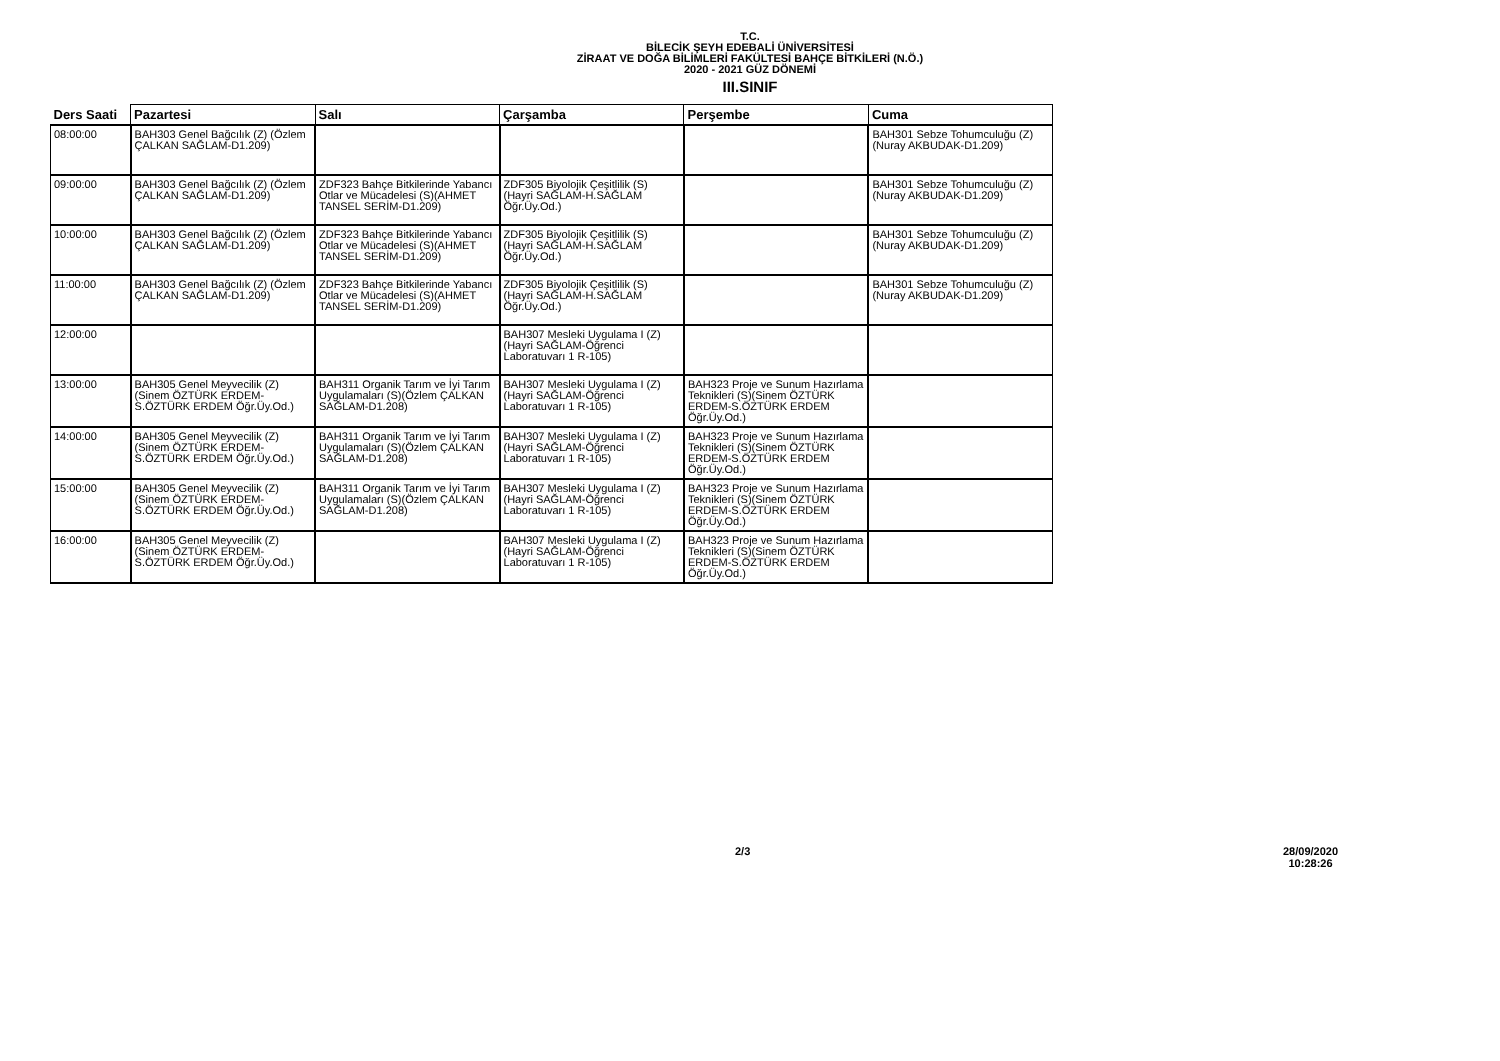T.C.
BİLECİK ŞEYH EDEBALİ ÜNİVERSİTESİ
ZİRAAT VE DOĞA BİLİMLERİ FAKÜLTESİ BAHÇE BİTKİLERİ (N.Ö.)
2020 - 2021 GÜZ DÖNEMİ
III.SINIF
| Ders Saati | Pazartesi | Salı | Çarşamba | Perşembe | Cuma |
| --- | --- | --- | --- | --- | --- |
| 08:00:00 | BAH303 Genel Bağcılık (Z) (Özlem ÇALKAN SAĞLAM-D1.209) | | | | BAH301 Sebze Tohumculuğu (Z)(Nuray AKBUDAK-D1.209) |
| 09:00:00 | BAH303 Genel Bağcılık (Z) (Özlem ÇALKAN SAĞLAM-D1.209) | ZDF323 Bahçe Bitkilerinde Yabancı Otlar ve Mücadelesi (S)(AHMET TANSEL SERİM-D1.209) | ZDF305 Biyolojik Çeşitlilik (S) (Hayri SAĞLAM-H.SAĞLAM Öğr.Üy.Od.) | | BAH301 Sebze Tohumculuğu (Z)(Nuray AKBUDAK-D1.209) |
| 10:00:00 | BAH303 Genel Bağcılık (Z) (Özlem ÇALKAN SAĞLAM-D1.209) | ZDF323 Bahçe Bitkilerinde Yabancı Otlar ve Mücadelesi (S)(AHMET TANSEL SERİM-D1.209) | ZDF305 Biyolojik Çeşitlilik (S) (Hayri SAĞLAM-H.SAĞLAM Öğr.Üy.Od.) | | BAH301 Sebze Tohumculuğu (Z)(Nuray AKBUDAK-D1.209) |
| 11:00:00 | BAH303 Genel Bağcılık (Z) (Özlem ÇALKAN SAĞLAM-D1.209) | ZDF323 Bahçe Bitkilerinde Yabancı Otlar ve Mücadelesi (S)(AHMET TANSEL SERİM-D1.209) | ZDF305 Biyolojik Çeşitlilik (S) (Hayri SAĞLAM-H.SAĞLAM Öğr.Üy.Od.) | | BAH301 Sebze Tohumculuğu (Z)(Nuray AKBUDAK-D1.209) |
| 12:00:00 | | | BAH307 Mesleki Uygulama I (Z)(Hayri SAĞLAM-Öğrenci Laboratuvarı 1 R-105) | | |
| 13:00:00 | BAH305 Genel Meyvecilik (Z) (Sinem ÖZTÜRK ERDEM-S.ÖZTÜRK ERDEM Öğr.Üy.Od.) | BAH311 Organik Tarım ve İyi Tarım Uygulamaları (S)(Özlem ÇALKAN SAĞLAM-D1.208) | BAH307 Mesleki Uygulama I (Z)(Hayri SAĞLAM-Öğrenci Laboratuvarı 1 R-105) | BAH323 Proje ve Sunum Hazırlama Teknikleri (S)(Sinem ÖZTÜRK ERDEM-S.ÖZTÜRK ERDEM Öğr.Üy.Od.) | |
| 14:00:00 | BAH305 Genel Meyvecilik (Z) (Sinem ÖZTÜRK ERDEM-S.ÖZTÜRK ERDEM Öğr.Üy.Od.) | BAH311 Organik Tarım ve İyi Tarım Uygulamaları (S)(Özlem ÇALKAN SAĞLAM-D1.208) | BAH307 Mesleki Uygulama I (Z)(Hayri SAĞLAM-Öğrenci Laboratuvarı 1 R-105) | BAH323 Proje ve Sunum Hazırlama Teknikleri (S)(Sinem ÖZTÜRK ERDEM-S.ÖZTÜRK ERDEM Öğr.Üy.Od.) | |
| 15:00:00 | BAH305 Genel Meyvecilik (Z) (Sinem ÖZTÜRK ERDEM-S.ÖZTÜRK ERDEM Öğr.Üy.Od.) | BAH311 Organik Tarım ve İyi Tarım Uygulamaları (S)(Özlem ÇALKAN SAĞLAM-D1.208) | BAH307 Mesleki Uygulama I (Z)(Hayri SAĞLAM-Öğrenci Laboratuvarı 1 R-105) | BAH323 Proje ve Sunum Hazırlama Teknikleri (S)(Sinem ÖZTÜRK ERDEM-S.ÖZTÜRK ERDEM Öğr.Üy.Od.) | |
| 16:00:00 | BAH305 Genel Meyvecilik (Z) (Sinem ÖZTÜRK ERDEM-S.ÖZTÜRK ERDEM Öğr.Üy.Od.) | | BAH307 Mesleki Uygulama I (Z)(Hayri SAĞLAM-Öğrenci Laboratuvarı 1 R-105) | BAH323 Proje ve Sunum Hazırlama Teknikleri (S)(Sinem ÖZTÜRK ERDEM-S.ÖZTÜRK ERDEM Öğr.Üy.Od.) | |
2/3
28/09/2020
10:28:26